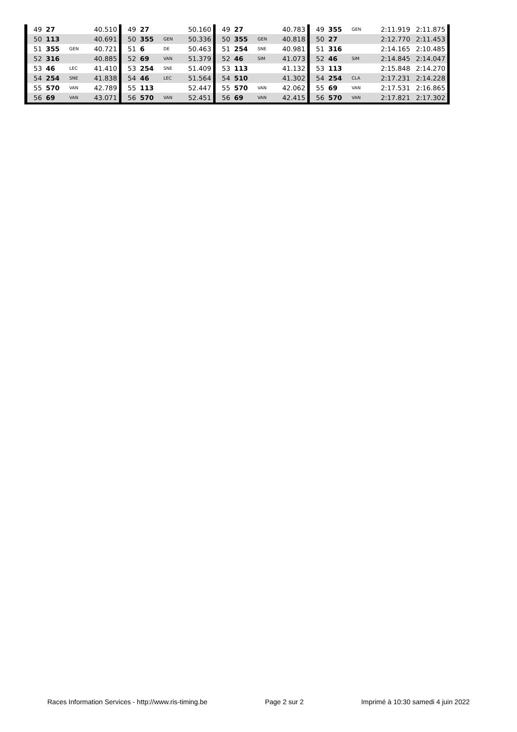| 49 | 27 | | 40.510 | 49 | 27 | | 50.160 | 49 | 27 | | 40.783 | 49 | 355 | GEN | 2:11.919 | 2:11.875 |
| 50 | 113 | | 40.691 | 50 | 355 | GEN | 50.336 | 50 | 355 | GEN | 40.818 | 50 | 27 | | 2:12.770 | 2:11.453 |
| 51 | 355 | GEN | 40.721 | 51 | 6 | DE | 50.463 | 51 | 254 | SNE | 40.981 | 51 | 316 | | 2:14.165 | 2:10.485 |
| 52 | 316 | | 40.885 | 52 | 69 | VAN | 51.379 | 52 | 46 | SIM | 41.073 | 52 | 46 | SIM | 2:14.845 | 2:14.047 |
| 53 | 46 | LEC | 41.410 | 53 | 254 | SNE | 51.409 | 53 | 113 | | 41.132 | 53 | 113 | | 2:15.848 | 2:14.270 |
| 54 | 254 | SNE | 41.838 | 54 | 46 | LEC | 51.564 | 54 | 510 | | 41.302 | 54 | 254 | CLA | 2:17.231 | 2:14.228 |
| 55 | 570 | VAN | 42.789 | 55 | 113 | | 52.447 | 55 | 570 | VAN | 42.062 | 55 | 69 | VAN | 2:17.531 | 2:16.865 |
| 56 | 69 | VAN | 43.071 | 56 | 570 | VAN | 52.451 | 56 | 69 | VAN | 42.415 | 56 | 570 | VAN | 2:17.821 | 2:17.302 |
Races Information Services - http://www.ris-timing.be Page 2 sur 2 Imprimé à 10:30 samedi 4 juin 2022